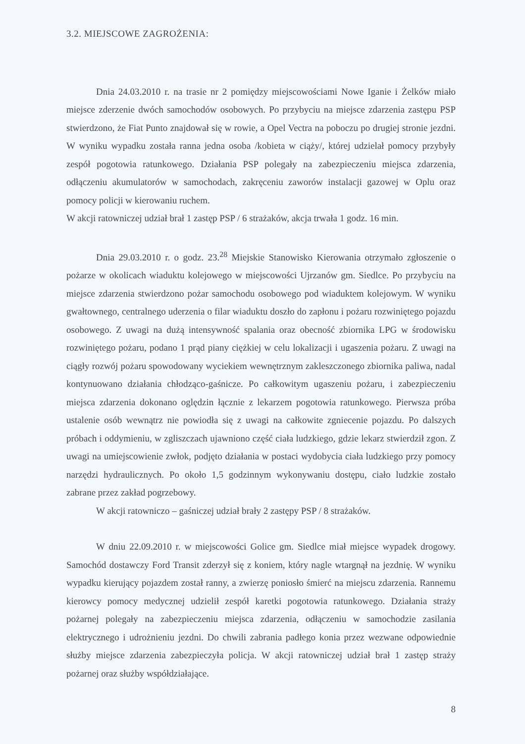3.2. MIEJSCOWE ZAGROŻENIA:
Dnia 24.03.2010 r. na trasie nr 2 pomiędzy miejscowościami Nowe Iganie i Żelków miało miejsce zderzenie dwóch samochodów osobowych. Po przybyciu na miejsce zdarzenia zastępu PSP stwierdzono, że Fiat Punto znajdował się w rowie, a Opel Vectra na poboczu po drugiej stronie jezdni. W wyniku wypadku została ranna jedna osoba /kobieta w ciąży/, której udzielał pomocy przybyły zespół pogotowia ratunkowego. Działania PSP polegały na zabezpieczeniu miejsca zdarzenia, odłączeniu akumulatorów w samochodach, zakręceniu zaworów instalacji gazowej w Oplu oraz pomocy policji w kierowaniu ruchem.
W akcji ratowniczej udział brał 1 zastęp PSP / 6 strażaków, akcja trwała 1 godz. 16 min.
Dnia 29.03.2010 r. o godz. 23.<sup>28</sup> Miejskie Stanowisko Kierowania otrzymało zgłoszenie o pożarze w okolicach wiaduktu kolejowego w miejscowości Ujrzanów gm. Siedlce. Po przybyciu na miejsce zdarzenia stwierdzono pożar samochodu osobowego pod wiaduktem kolejowym. W wyniku gwałtownego, centralnego uderzenia o filar wiaduktu doszło do zapłonu i pożaru rozwiniętego pojazdu osobowego. Z uwagi na dużą intensywność spalania oraz obecność zbiornika LPG w środowisku rozwiniętego pożaru, podano 1 prąd piany ciężkiej w celu lokalizacji i ugaszenia pożaru. Z uwagi na ciągły rozwój pożaru spowodowany wyciekiem wewnętrznym zakleszczonego zbiornika paliwa, nadal kontynuowano działania chłodząco-gaśnicze. Po całkowitym ugaszeniu pożaru, i zabezpieczeniu miejsca zdarzenia dokonano oględzin łącznie z lekarzem pogotowia ratunkowego. Pierwsza próba ustalenie osób wewnątrz nie powiodła się z uwagi na całkowite zgniecenie pojazdu. Po dalszych próbach i oddymieniu, w zgliszczach ujawniono część ciała ludzkiego, gdzie lekarz stwierdził zgon. Z uwagi na umiejscowienie zwłok, podjęto działania w postaci wydobycia ciała ludzkiego przy pomocy narzędzi hydraulicznych. Po około 1,5 godzinnym wykonywaniu dostępu, ciało ludzkie zostało zabrane przez zakład pogrzebowy.
W akcji ratowniczo – gaśniczej udział brały 2 zastępy PSP / 8 strażaków.
W dniu 22.09.2010 r. w miejscowości Golice gm. Siedlce miał miejsce wypadek drogowy. Samochód dostawczy Ford Transit zderzył się z koniem, który nagle wtargnął na jezdnię. W wyniku wypadku kierujący pojazdem został ranny, a zwierzę poniosło śmierć na miejscu zdarzenia. Rannemu kierowcy pomocy medycznej udzielił zespół karetki pogotowia ratunkowego. Działania straży pożarnej polegały na zabezpieczeniu miejsca zdarzenia, odłączeniu w samochodzie zasilania elektrycznego i udrożnieniu jezdni. Do chwili zabrania padłego konia przez wezwane odpowiednie służby miejsce zdarzenia zabezpieczyła policja. W akcji ratowniczej udział brał 1 zastęp straży pożarnej oraz służby współdziałające.
8